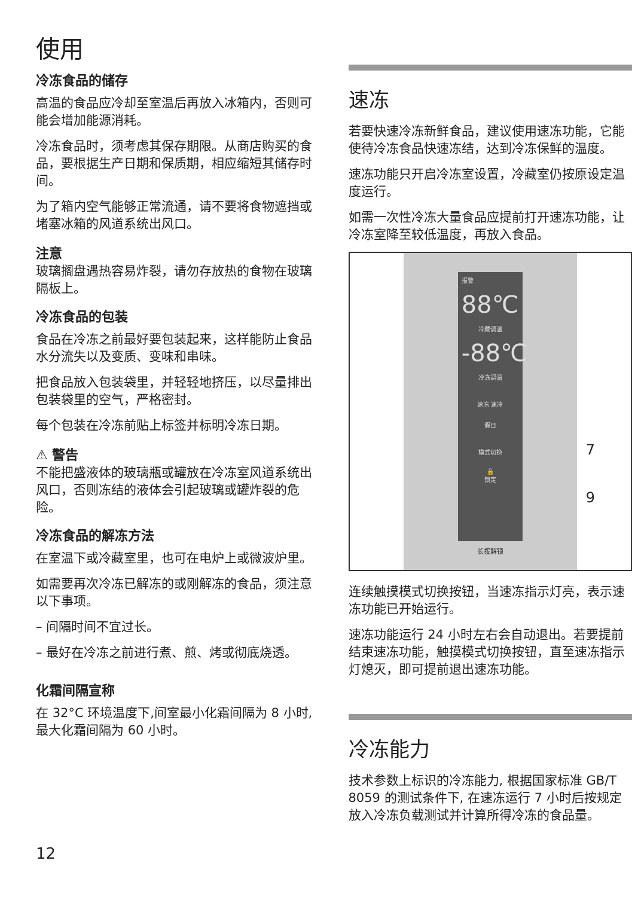使用
冷冻食品的储存
高温的食品应冷却至室温后再放入冰箱内，否则可能会增加能源消耗。
冷冻食品时，须考虑其保存期限。从商店购买的食品，要根据生产日期和保质期，相应缩短其储存时间。
为了箱内空气能够正常流通，请不要将食物遮挡或堵塞冰箱的风道系统出风口。
注意
玻璃搁盘遇热容易炸裂，请勿存放热的食物在玻璃隔板上。
冷冻食品的包装
食品在冷冻之前最好要包装起来，这样能防止食品水分流失以及变质、变味和串味。
把食品放入包装袋里，并轻轻地挤压，以尽量排出包装袋里的空气，严格密封。
每个包装在冷冻前贴上标签并标明冷冻日期。
⚠ 警告
不能把盛液体的玻璃瓶或罐放在冷冻室风道系统出风口，否则冻结的液体会引起玻璃或罐炸裂的危险。
冷冻食品的解冻方法
在室温下或冷藏室里，也可在电炉上或微波炉里。
如需要再次冷冻已解冻的或刚解冻的食品，须注意以下事项。
– 间隔时间不宜过长。
– 最好在冷冻之前进行煮、煎、烤或彻底烧透。
化霜间隔宣称
在 32°C 环境温度下,间室最小化霜间隔为 8 小时,最大化霜间隔为 60 小时。
速冻
若要快速冷冻新鲜食品，建议使用速冻功能，它能使待冷冻食品快速冻结，达到冷冻保鲜的温度。
速冻功能只开启冷冻室设置，冷藏室仍按原设定温度运行。
如需一次性冷冻大量食品应提前打开速冻功能，让冷冻室降至较低温度，再放入食品。
报警
88℃
冷藏调温
-88℃
冷冻调温
速冻 速冷
假日
模式切换
🔓
锁定
长按解锁
7
9
连续触摸模式切换按钮，当速冻指示灯亮，表示速冻功能已开始运行。
速冻功能运行 24 小时左右会自动退出。若要提前结束速冻功能，触摸模式切换按钮，直至速冻指示灯熄灭，即可提前退出速冻功能。
冷冻能力
技术参数上标识的冷冻能力, 根据国家标准 GB/T 8059 的测试条件下, 在速冻运行 7 小时后按规定放入冷冻负载测试并计算所得冷冻的食品量。
12